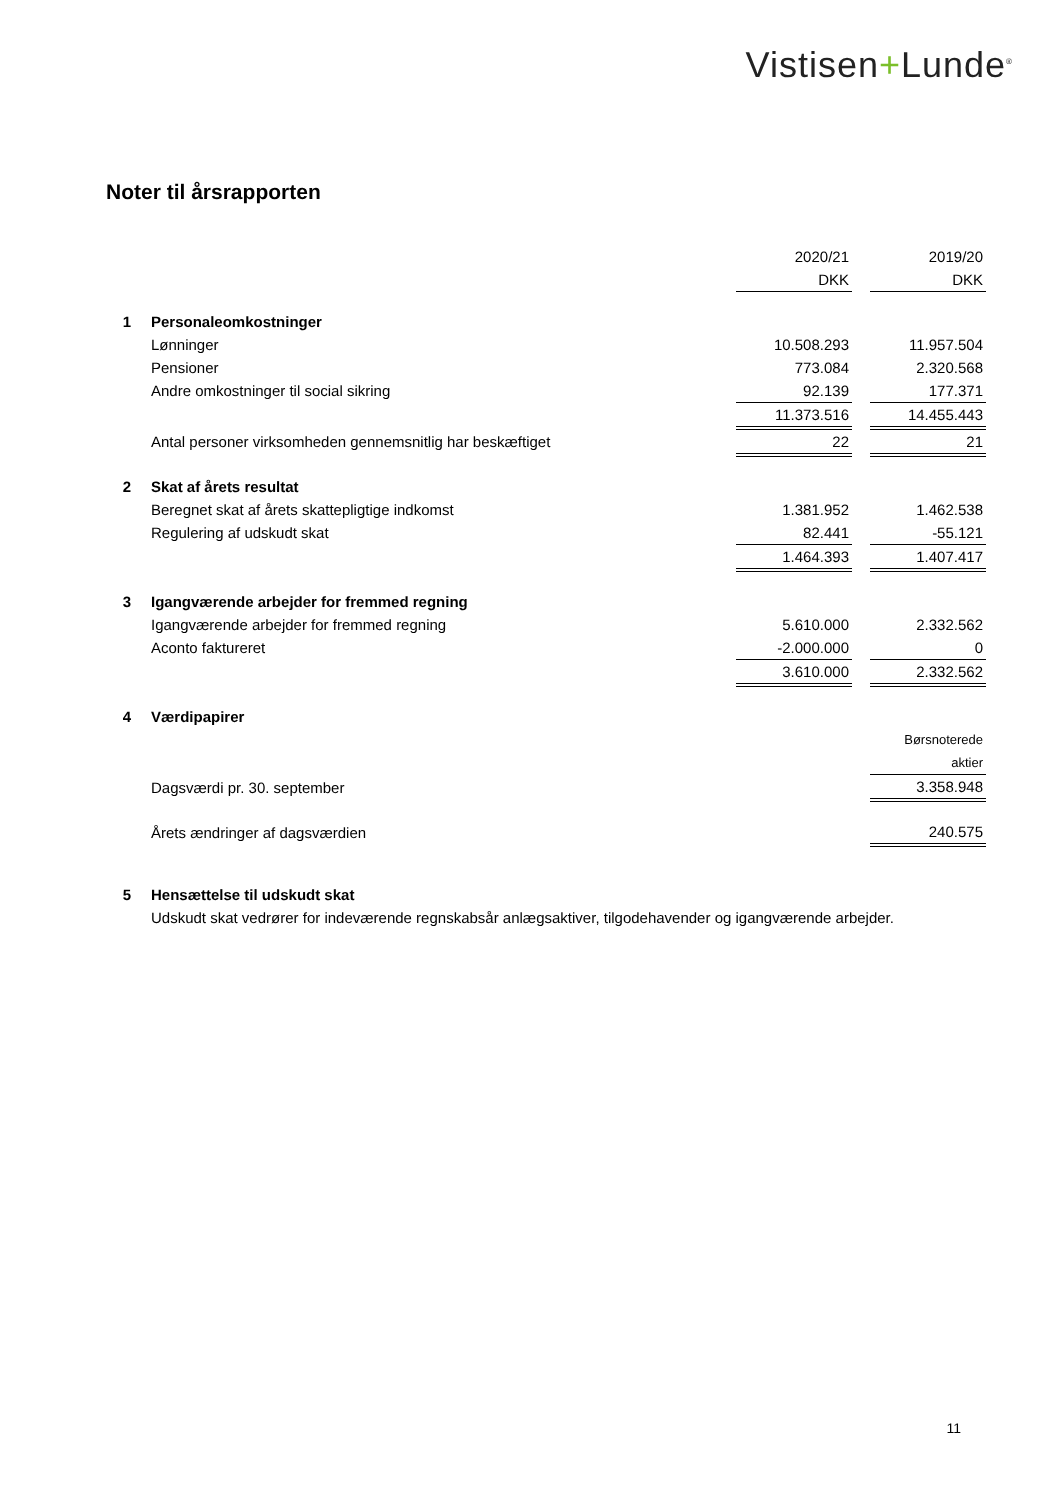Vistisen+Lunde<sup>®</sup>
Noter til årsrapporten
| | | 2020/21 | | 2019/20 |
| | | DKK | | DKK |
| 1 | Personaleomkostninger | | | |
| | Lønninger | 10.508.293 | | 11.957.504 |
| | Pensioner | 773.084 | | 2.320.568 |
| | Andre omkostninger til social sikring | 92.139 | | 177.371 |
| | | 11.373.516 | | 14.455.443 |
| | Antal personer virksomheden gennemsnitlig har beskæftiget | 22 | | 21 |
| 2 | Skat af årets resultat | | | |
| | Beregnet skat af årets skattepligtige indkomst | 1.381.952 | | 1.462.538 |
| | Regulering af udskudt skat | 82.441 | | -55.121 |
| | | 1.464.393 | | 1.407.417 |
| 3 | Igangværende arbejder for fremmed regning | | | |
| | Igangværende arbejder for fremmed regning | 5.610.000 | | 2.332.562 |
| | Aconto faktureret | -2.000.000 | | 0 |
| | | 3.610.000 | | 2.332.562 |
| 4 | Værdipapirer | | | |
| | | | | Børsnoterede |
| | | | | aktier |
| | Dagsværdi pr. 30. september | | | 3.358.948 |
| | Årets ændringer af dagsværdien | | | 240.575 |
| 5 | Hensættelse til udskudt skat | | | |
| | Udskudt skat vedrører for indeværende regnskabsår anlægsaktiver, tilgodehavender og igangværende arbejder. | | | |
11